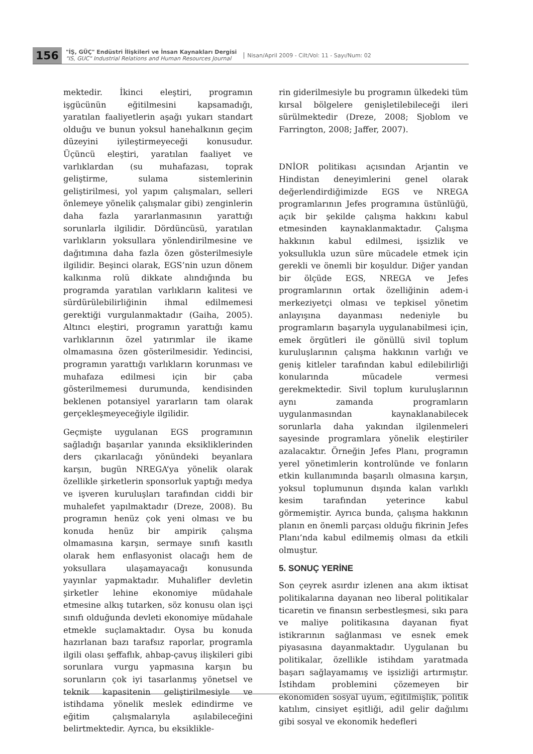156
"İŞ, GÜÇ" Endüstri İlişkileri ve İnsan Kaynakları Dergisi
"IS, GUC" Industrial Relations and Human Resources Journal
Nisan/April 2009 - Cilt/Vol: 11 - Sayı/Num: 02
mektedir. İkinci eleştiri, programın işgücünün eğitilmesini kapsamadığı, yaratılan faaliyetlerin aşağı yukarı standart olduğu ve bunun yoksul hanehalkının geçim düzeyini iyileştirmeyeceği konusudur. Üçüncü eleştiri, yaratılan faaliyet ve varlıklardan (su muhafazası, toprak geliştirme, sulama sistemlerinin geliştirilmesi, yol yapım çalışmaları, selleri önlemeye yönelik çalışmalar gibi) zenginlerin daha fazla yararlanmasının yarattığı sorunlarla ilgilidir. Dördüncüsü, yaratılan varlıkların yoksullara yönlendirilmesine ve dağıtımına daha fazla özen gösterilmesiyle ilgilidir. Beşinci olarak, EGS’nin uzun dönem kalkınma rolü dikkate alındığında bu programda yaratılan varlıkların kalitesi ve sürdürülebilirliğinin ihmal edilmemesi gerektiği vurgulanmaktadır (Gaiha, 2005). Altıncı eleştiri, programın yarattığı kamu varlıklarının özel yatırımlar ile ikame olmamasına özen gösterilmesidir. Yedincisi, programın yarattığı varlıkların korunması ve muhafaza edilmesi için bir çaba gösterilmemesi durumunda, kendisinden beklenen potansiyel yararların tam olarak gerçekleşmeyeceğiyle ilgilidir.
Geçmişte uygulanan EGS programının sağladığı başarılar yanında eksikliklerinden ders çıkarılacağı yönündeki beyanlara karşın, bugün NREGA’ya yönelik olarak özellikle şirketlerin sponsorluk yaptığı medya ve işveren kuruluşları tarafından ciddi bir muhalefet yapılmaktadır (Dreze, 2008). Bu programın henüz çok yeni olması ve bu konuda henüz bir ampirik çalışma olmamasına karşın, sermaye sınıfı kasıtlı olarak hem enflasyonist olacağı hem de yoksullara ulaşamayacağı konusunda yayınlar yapmaktadır. Muhalifler devletin şirketler lehine ekonomiye müdahale etmesine alkış tutarken, söz konusu olan işçi sınıfı olduğunda devleti ekonomiye müdahale etmekle suçlamaktadır. Oysa bu konuda hazırlanan bazı tarafsız raporlar, programla ilgili olası şeffaflık, ahbap-çavuş ilişkileri gibi sorunlara vurgu yapmasına karşın bu sorunların çok iyi tasarlanmış yönetsel ve teknik kapasitenin geliştirilmesiyle ve istihdama yönelik meslek edindirme ve eğitim çalışmalarıyla aşılabileceğini belirtmektedir. Ayrıca, bu eksiklikle-
rin giderilmesiyle bu programın ülkedeki tüm kırsal bölgelere genişletilebileceği ileri sürülmektedir (Dreze, 2008; Sjoblom ve Farrington, 2008; Jaffer, 2007).
DNİOR politikası açısından Arjantin ve Hindistan deneyimlerini genel olarak değerlendirdiğimizde EGS ve NREGA programlarının Jefes programına üstünlüğü, açık bir şekilde çalışma hakkını kabul etmesinden kaynaklanmaktadır. Çalışma hakkının kabul edilmesi, işsizlik ve yoksullukla uzun süre mücadele etmek için gerekli ve önemli bir koşuldur. Diğer yandan bir ölçüde EGS, NREGA ve Jefes programlarının ortak özelliğinin adem-i merkeziyetçi olması ve tepkisel yönetim anlayışına dayanması nedeniyle bu programların başarıyla uygulanabilmesi için, emek örgütleri ile gönüllü sivil toplum kuruluşlarının çalışma hakkının varlığı ve geniş kitleler tarafından kabul edilebilirliği konularında mücadele vermesi gerekmektedir. Sivil toplum kuruluşlarının aynı zamanda programların uygulanmasından kaynaklanabilecek sorunlarla daha yakından ilgilenmeleri sayesinde programlara yönelik eleştiriler azalacaktır. Örneğin Jefes Planı, programın yerel yönetimlerin kontrolünde ve fonların etkin kullanımında başarılı olmasına karşın, yoksul toplumunun dışında kalan varlıklı kesim tarafından yeterince kabul görmemiştir. Ayrıca bunda, çalışma hakkının planın en önemli parçası olduğu fikrinin Jefes Planı’nda kabul edilmemiş olması da etkili olmuştur.
5. SONUÇ YERİNE
Son çeyrek asırdır izlenen ana akım iktisat politikalarına dayanan neo liberal politikalar ticaretin ve finansın serbestleşmesi, sıkı para ve maliye politikasına dayanan fiyat istikrarının sağlanması ve esnek emek piyasasına dayanmaktadır. Uygulanan bu politikalar, özellikle istihdam yaratmada başarı sağlayamamış ve işsizliği artırmıştır. İstihdam problemini çözemeyen bir ekonomiden sosyal uyum, eğitilmişlik, politik katılım, cinsiyet eşitliği, adil gelir dağılımı gibi sosyal ve ekonomik hedefleri